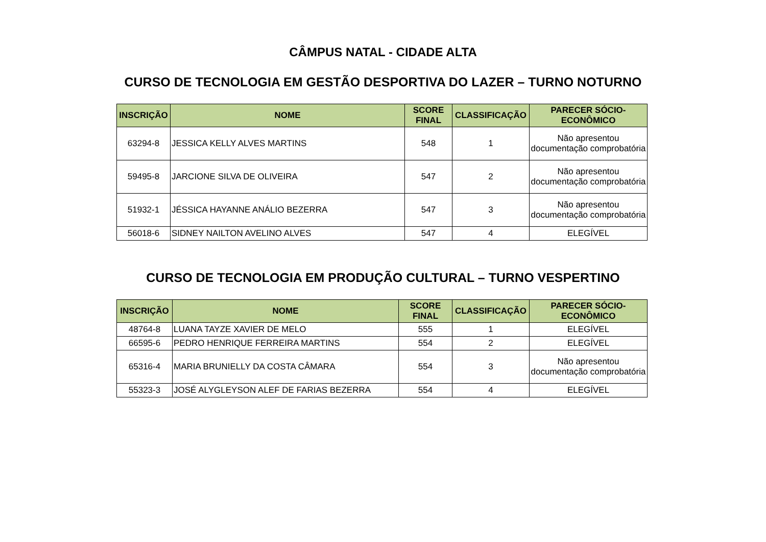CÂMPUS NATAL - CIDADE ALTA
CURSO DE TECNOLOGIA EM GESTÃO DESPORTIVA DO LAZER – TURNO NOTURNO
| INSCRIÇÃO | NOME | SCORE FINAL | CLASSIFICAÇÃO | PARECER SÓCIO-ECONÔMICO |
| --- | --- | --- | --- | --- |
| 63294-8 | JESSICA KELLY ALVES MARTINS | 548 | 1 | Não apresentou documentação comprobatória |
| 59495-8 | JARCIONE SILVA DE OLIVEIRA | 547 | 2 | Não apresentou documentação comprobatória |
| 51932-1 | JÉSSICA HAYANNE ANÁLIO BEZERRA | 547 | 3 | Não apresentou documentação comprobatória |
| 56018-6 | SIDNEY NAILTON AVELINO ALVES | 547 | 4 | ELEGÍVEL |
CURSO DE TECNOLOGIA EM PRODUÇÃO CULTURAL – TURNO VESPERTINO
| INSCRIÇÃO | NOME | SCORE FINAL | CLASSIFICAÇÃO | PARECER SÓCIO-ECONÔMICO |
| --- | --- | --- | --- | --- |
| 48764-8 | LUANA TAYZE XAVIER DE MELO | 555 | 1 | ELEGÍVEL |
| 66595-6 | PEDRO HENRIQUE FERREIRA MARTINS | 554 | 2 | ELEGÍVEL |
| 65316-4 | MARIA BRUNIELLY DA COSTA CÂMARA | 554 | 3 | Não apresentou documentação comprobatória |
| 55323-3 | JOSÉ ALYGLEYSON ALEF DE FARIAS BEZERRA | 554 | 4 | ELEGÍVEL |